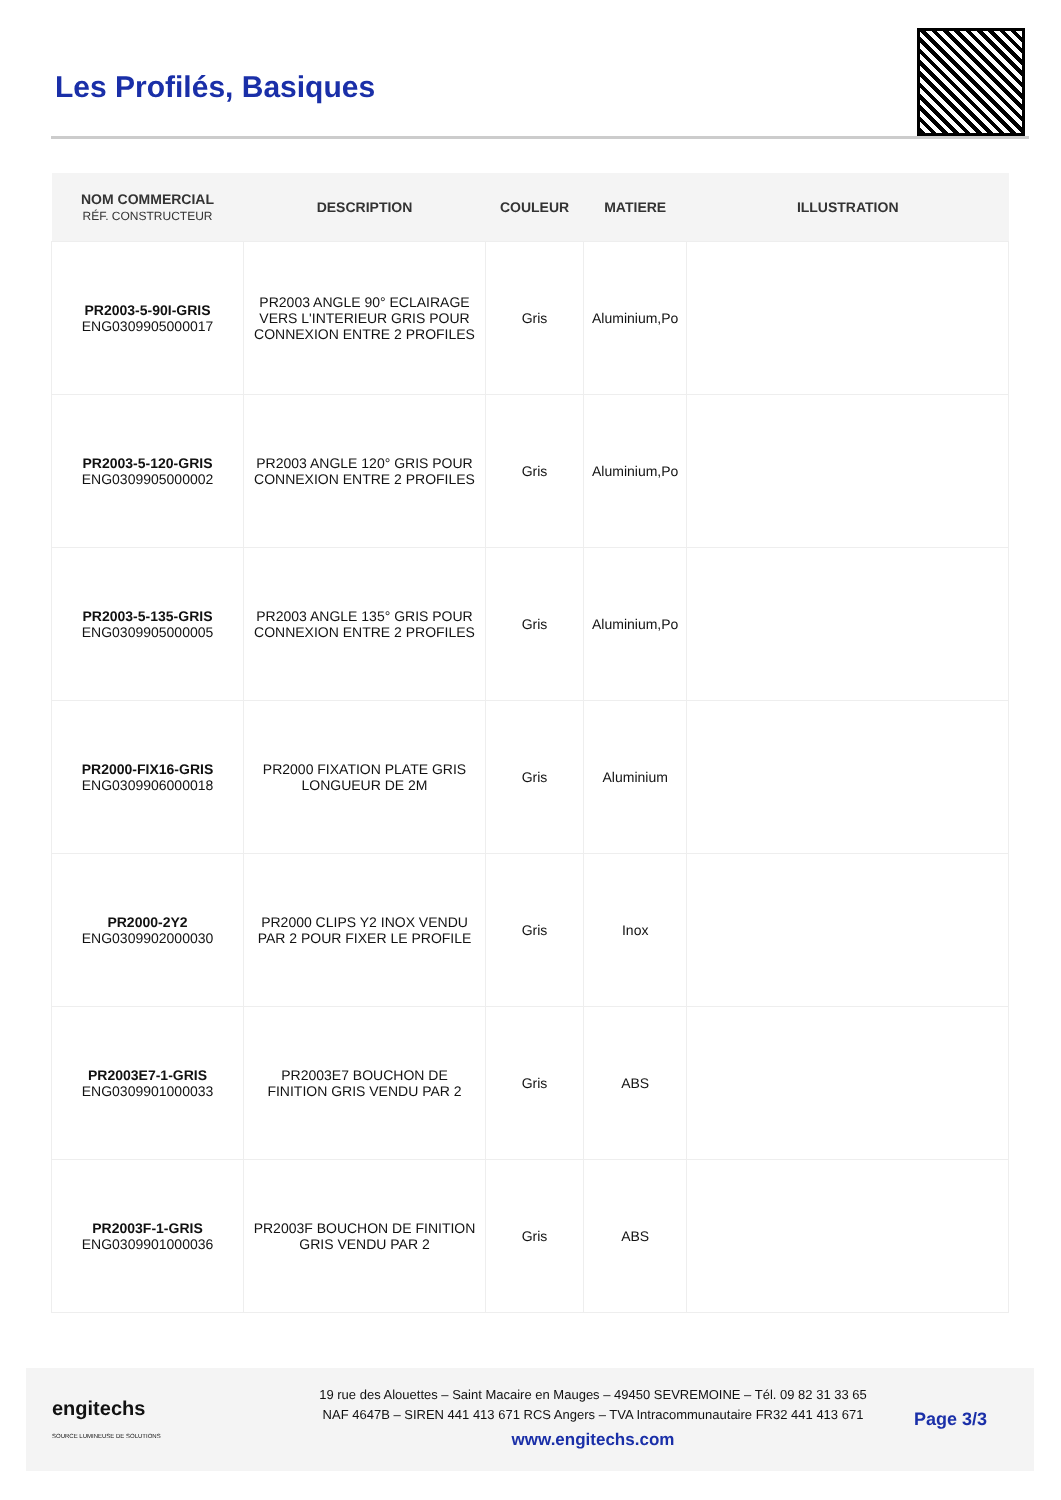Les Profilés, Basiques
| NOM COMMERCIAL RÉF. CONSTRUCTEUR | DESCRIPTION | COULEUR | MATIERE | ILLUSTRATION |
| --- | --- | --- | --- | --- |
| PR2003-5-90I-GRIS ENG0309905000017 | PR2003 ANGLE 90° ECLAIRAGE VERS L'INTERIEUR GRIS POUR CONNEXION ENTRE 2 PROFILES | Gris | Aluminium,Po | |
| PR2003-5-120-GRIS ENG0309905000002 | PR2003 ANGLE 120° GRIS POUR CONNEXION ENTRE 2 PROFILES | Gris | Aluminium,Po | |
| PR2003-5-135-GRIS ENG0309905000005 | PR2003 ANGLE 135° GRIS POUR CONNEXION ENTRE 2 PROFILES | Gris | Aluminium,Po | |
| PR2000-FIX16-GRIS ENG0309906000018 | PR2000 FIXATION PLATE GRIS LONGUEUR DE 2M | Gris | Aluminium | |
| PR2000-2Y2 ENG0309902000030 | PR2000 CLIPS Y2 INOX VENDU PAR 2 POUR FIXER LE PROFILE | Gris | Inox | |
| PR2003E7-1-GRIS ENG0309901000033 | PR2003E7 BOUCHON DE FINITION GRIS VENDU PAR 2 | Gris | ABS | |
| PR2003F-1-GRIS ENG0309901000036 | PR2003F BOUCHON DE FINITION GRIS VENDU PAR 2 | Gris | ABS | |
engitechs
SOURCE LUMINEUSE DE SOLUTIONS
19 rue des Alouettes – Saint Macaire en Mauges – 49450 SEVREMOINE – Tél. 09 82 31 33 65
NAF 4647B – SIREN 441 413 671 RCS Angers – TVA Intracommunautaire FR32 441 413 671
www.engitechs.com
Page 3/3